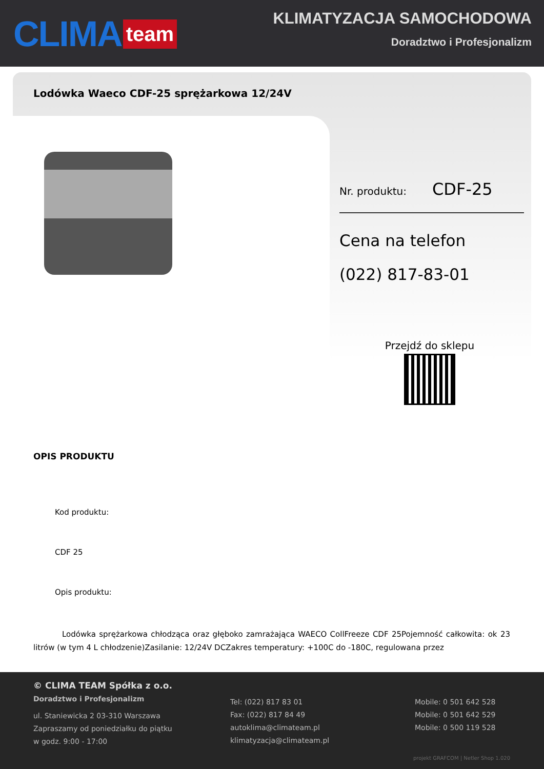CLIMA team
KLIMATYZACJA SAMOCHODOWA
Doradztwo i Profesjonalizm
Lodówka Waeco CDF-25 sprężarkowa 12/24V
Nr. produktu: CDF-25
Cena na telefon
(022) 817-83-01
Przejdź do sklepu
OPIS PRODUKTU
Kod produktu:
CDF 25
Opis produktu:
Lodówka sprężarkowa chłodząca oraz głęboko zamrażająca WAECO CollFreeze CDF 25Pojemność całkowita: ok 23 litrów (w tym 4 L chłodzenie)Zasilanie: 12/24V DCZakres temperatury: +100C do -180C, regulowana przez
© CLIMA TEAM Spółka z o.o.
Doradztwo i Profesjonalizm
ul. Staniewicka 2 03-310 Warszawa
Zapraszamy od poniedziałku do piątku
w godz. 9:00 - 17:00
Tel: (022) 817 83 01
Fax: (022) 817 84 49
autoklima@climateam.pl
klimatyzacja@climateam.pl
Mobile: 0 501 642 528
Mobile: 0 501 642 529
Mobile: 0 500 119 528
projekt GRAFCOM | Netler Shop 1.020